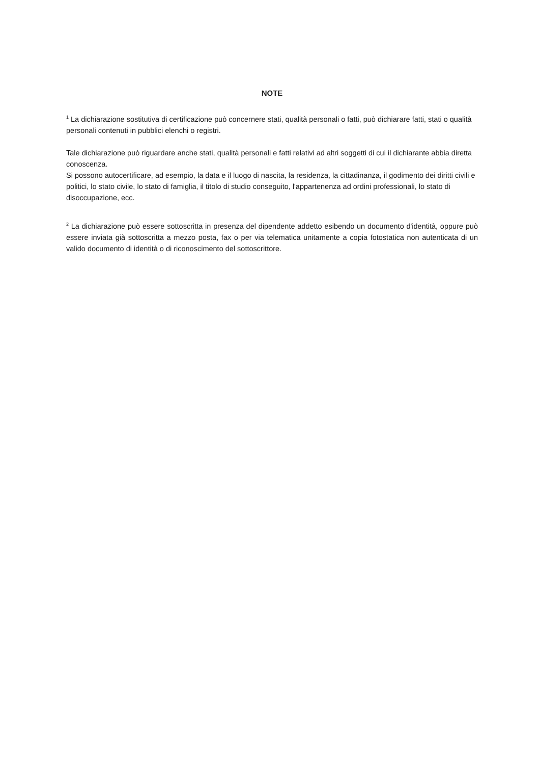NOTE
<sup>1</sup> La dichiarazione sostitutiva di certificazione può concernere stati, qualità personali o fatti, può dichiarare fatti, stati o qualità personali contenuti in pubblici elenchi o registri.
Tale dichiarazione può riguardare anche stati, qualità personali e fatti relativi ad altri soggetti di cui il dichiarante abbia diretta conoscenza.
Si possono autocertificare, ad esempio, la data e il luogo di nascita, la residenza, la cittadinanza, il godimento dei diritti civili e politici, lo stato civile, lo stato di famiglia, il titolo di studio conseguito, l'appartenenza ad ordini professionali, lo stato di disoccupazione, ecc.
<sup>2</sup> La dichiarazione può essere sottoscritta in presenza del dipendente addetto esibendo un documento d'identità, oppure può essere inviata già sottoscritta a mezzo posta, fax o per via telematica unitamente a copia fotostatica non autenticata di un valido documento di identità o di riconoscimento del sottoscrittore.